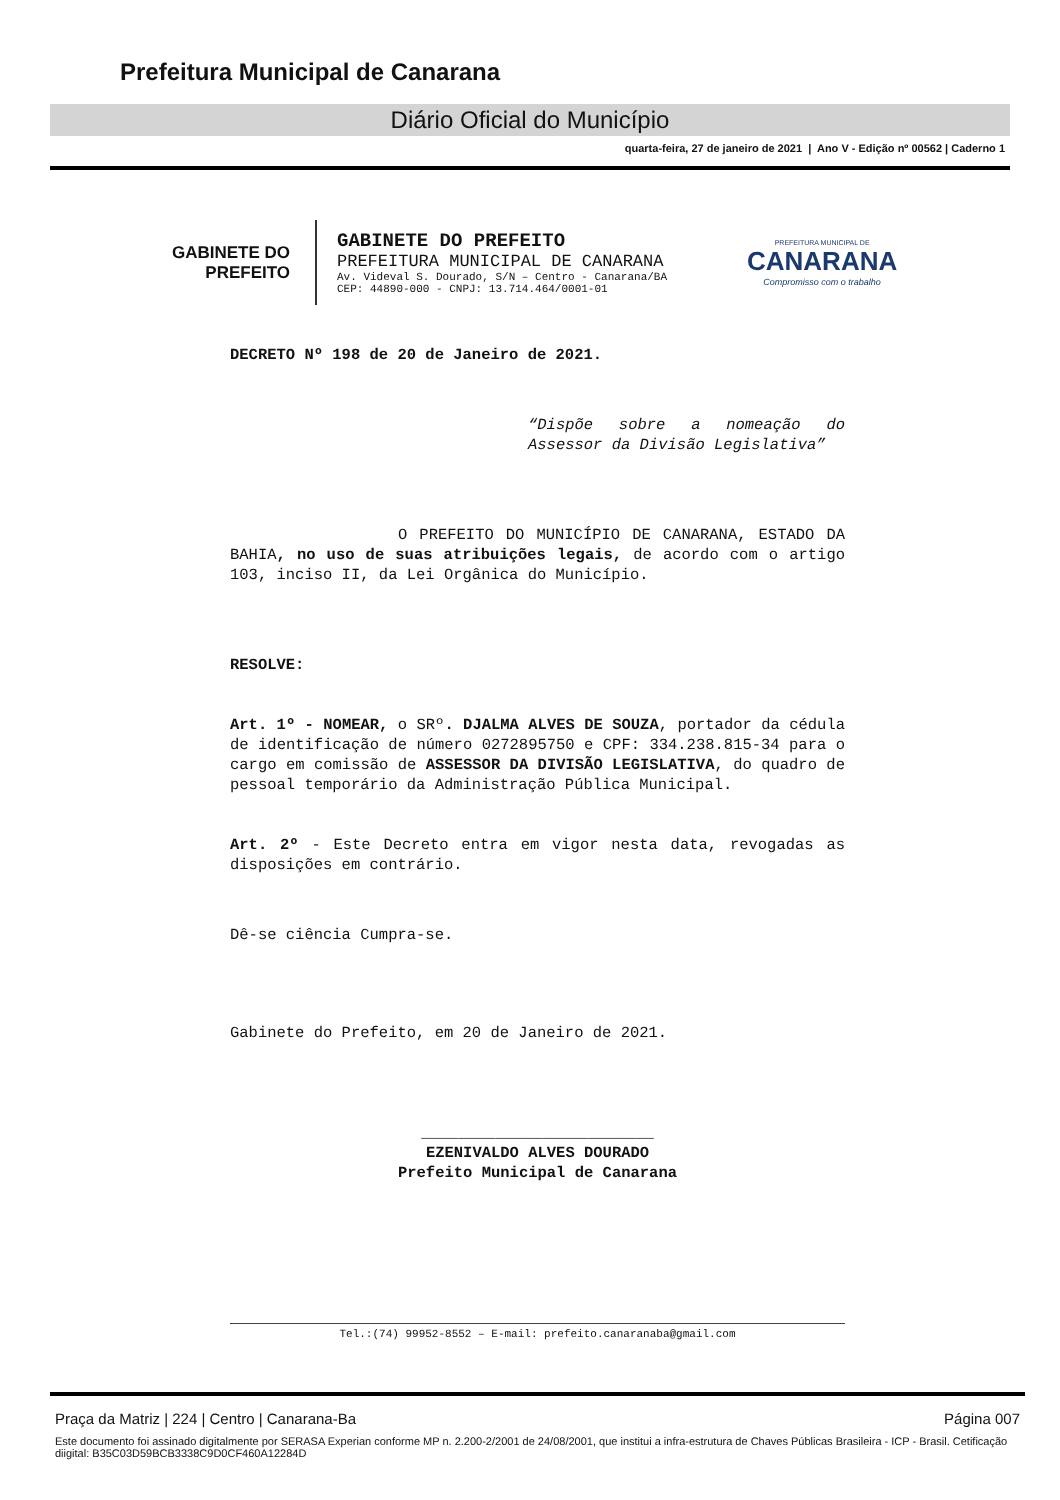Prefeitura Municipal de Canarana
Diário Oficial do Município
quarta-feira, 27 de janeiro de 2021 | Ano V - Edição nº 00562 | Caderno 1
GABINETE DO
PREFEITO
GABINETE DO PREFEITO
PREFEITURA MUNICIPAL DE CANARANA
Av. Videval S. Dourado, S/N – Centro - Canarana/BA
CEP: 44890-000 - CNPJ: 13.714.464/0001-01
PREFEITURA MUNICIPAL DE
CANARANA
Compromisso com o trabalho
DECRETO Nº 198 de 20 de Janeiro de 2021.
“Dispõe sobre a nomeação do Assessor da Divisão Legislativa”
O PREFEITO DO MUNICÍPIO DE CANARANA, ESTADO DA BAHIA, no uso de suas atribuições legais, de acordo com o artigo 103, inciso II, da Lei Orgânica do Município.
RESOLVE:
Art. 1º - NOMEAR, o SRº. DJALMA ALVES DE SOUZA, portador da cédula de identificação de número 0272895750 e CPF: 334.238.815-34 para o cargo em comissão de ASSESSOR DA DIVISÃO LEGISLATIVA, do quadro de pessoal temporário da Administração Pública Municipal.
Art. 2º - Este Decreto entra em vigor nesta data, revogadas as disposições em contrário.
Dê-se ciência Cumpra-se.
Gabinete do Prefeito, em 20 de Janeiro de 2021.
_________________________
EZENIVALDO ALVES DOURADO
Prefeito Municipal de Canarana
Tel.:(74) 99952-8552 – E-mail: prefeito.canaranaba@gmail.com
Praça da Matriz | 224 | Centro | Canarana-Ba Página 007
Este documento foi assinado digitalmente por SERASA Experian conforme MP n. 2.200-2/2001 de 24/08/2001, que institui a infra-estrutura de Chaves Públicas Brasileira - ICP - Brasil. Cetificação diigital: B35C03D59BCB3338C9D0CF460A12284D